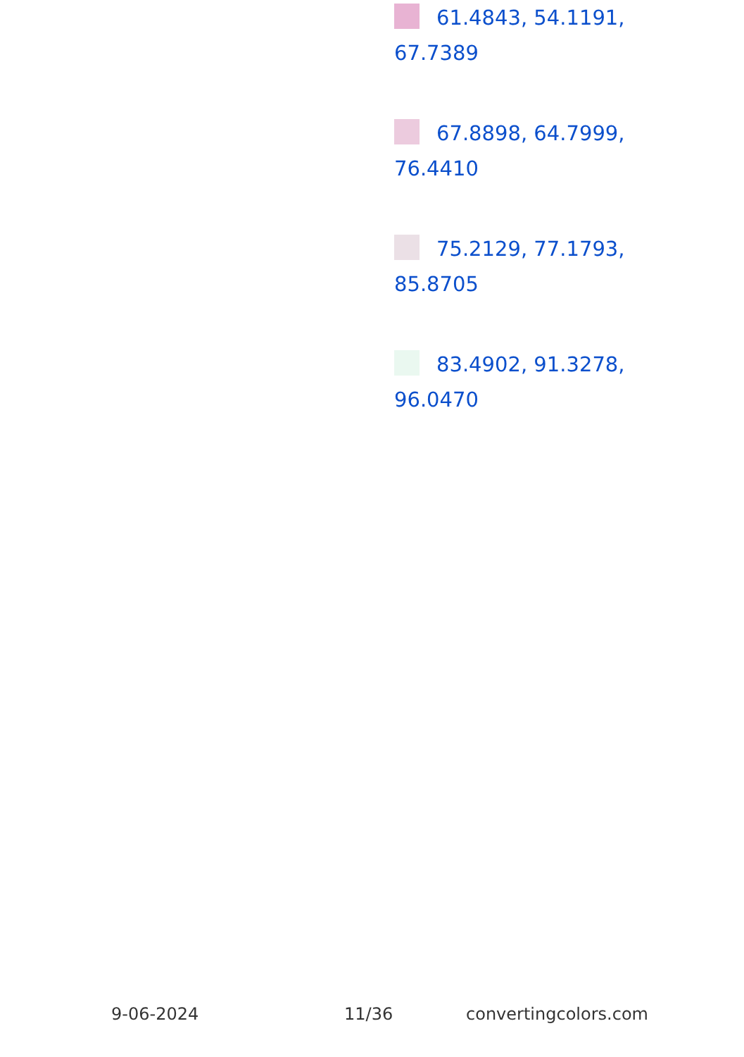61.4843, 54.1191, 67.7389
67.8898, 64.7999, 76.4410
75.2129, 77.1793, 85.8705
83.4902, 91.3278, 96.0470
9-06-2024 11/36 convertingcolors.com